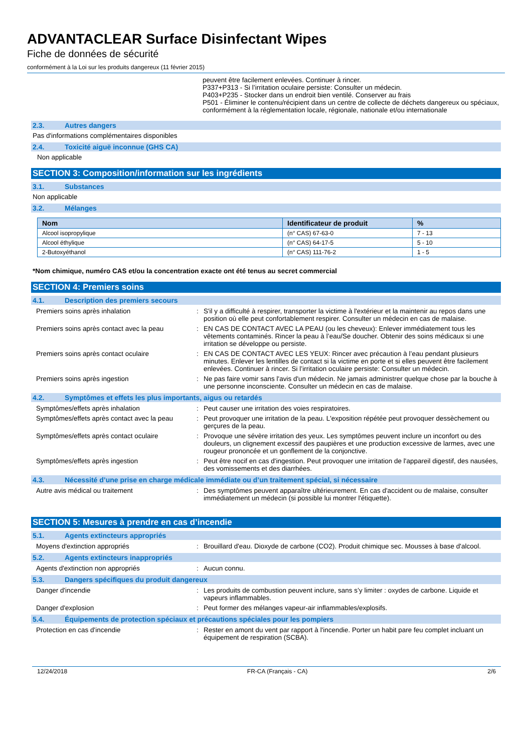ADVANTACLEAR Surface Disinfectant Wipes
Fiche de données de sécurité
conformément à la Loi sur les produits dangereux (11 février 2015)
peuvent être facilement enlevées. Continuer à rincer.
P337+P313 - Si l’irritation oculaire persiste: Consulter un médecin.
P403+P235 - Stocker dans un endroit bien ventilé. Conserver au frais
P501 - Éliminer le contenu/récipient dans un centre de collecte de déchets dangereux ou spéciaux, conformément à la réglementation locale, régionale, nationale et/ou internationale
2.3. Autres dangers
Pas d'informations complémentaires disponibles
2.4. Toxicité aiguë inconnue (GHS CA)
Non applicable
SECTION 3: Composition/information sur les ingrédients
3.1. Substances
Non applicable
3.2. Mélanges
| Nom | Identificateur de produit | % |
| --- | --- | --- |
| Alcool isopropylique | (n° CAS) 67-63-0 | 7 - 13 |
| Alcool éthylique | (n° CAS) 64-17-5 | 5 - 10 |
| 2-Butoxyéthanol | (n° CAS) 111-76-2 | 1 - 5 |
*Nom chimique, numéro CAS et/ou la concentration exacte ont été tenus au secret commercial
SECTION 4: Premiers soins
4.1. Description des premiers secours
Premiers soins après inhalation : S'il y a difficulté à respirer, transporter la victime à l'extérieur et la maintenir au repos dans une position où elle peut confortablement respirer. Consulter un médecin en cas de malaise.
Premiers soins après contact avec la peau
: EN CAS DE CONTACT AVEC LA PEAU (ou les cheveux): Enlever immédiatement tous les vêtements contaminés. Rincer la peau à l’eau/Se doucher. Obtenir des soins médicaux si une irritation se développe ou persiste.
Premiers soins après contact oculaire : EN CAS DE CONTACT AVEC LES YEUX: Rincer avec précaution à l’eau pendant plusieurs minutes. Enlever les lentilles de contact si la victime en porte et si elles peuvent être facilement enlevées. Continuer à rincer. Si l’irritation oculaire persiste: Consulter un médecin.
Premiers soins après ingestion : Ne pas faire vomir sans l'avis d'un médecin. Ne jamais administrer quelque chose par la bouche à une personne inconsciente. Consulter un médecin en cas de malaise.
4.2. Symptômes et effets les plus importants, aigus ou retardés
Symptômes/effets après inhalation : Peut causer une irritation des voies respiratoires.
Symptômes/effets après contact avec la peau
: Peut provoquer une irritation de la peau. L'exposition répétée peut provoquer dessèchement ou gerçures de la peau.
Symptômes/effets après contact oculaire : Provoque une sévère irritation des yeux. Les symptômes peuvent inclure un inconfort ou des douleurs, un clignement excessif des paupières et une production excessive de larmes, avec une rougeur prononcée et un gonflement de la conjonctive.
Symptômes/effets après ingestion : Peut être nocif en cas d'ingestion. Peut provoquer une irritation de l'appareil digestif, des nausées, des vomissements et des diarrhées.
4.3. Nécessité d’une prise en charge médicale immédiate ou d’un traitement spécial, si nécessaire
Autre avis médical ou traitement : Des symptômes peuvent apparaître ultérieurement. En cas d'accident ou de malaise, consulter immédiatement un médecin (si possible lui montrer l'étiquette).
SECTION 5: Mesures à prendre en cas d’incendie
5.1. Agents extincteurs appropriés
Moyens d'extinction appropriés : Brouillard d'eau. Dioxyde de carbone (CO2). Produit chimique sec. Mousses à base d'alcool.
5.2. Agents extincteurs inappropriés
Agents d'extinction non appropriés : Aucun connu.
5.3. Dangers spécifiques du produit dangereux
Danger d'incendie : Les produits de combustion peuvent inclure, sans s’y limiter : oxydes de carbone. Liquide et vapeurs inflammables.
Danger d'explosion : Peut former des mélanges vapeur-air inflammables/explosifs.
5.4. Équipements de protection spéciaux et précautions spéciales pour les pompiers
Protection en cas d'incendie : Rester en amont du vent par rapport à l'incendie. Porter un habit pare feu complet incluant un équipement de respiration (SCBA).
12/24/2018 FR-CA (Français - CA) 2/6